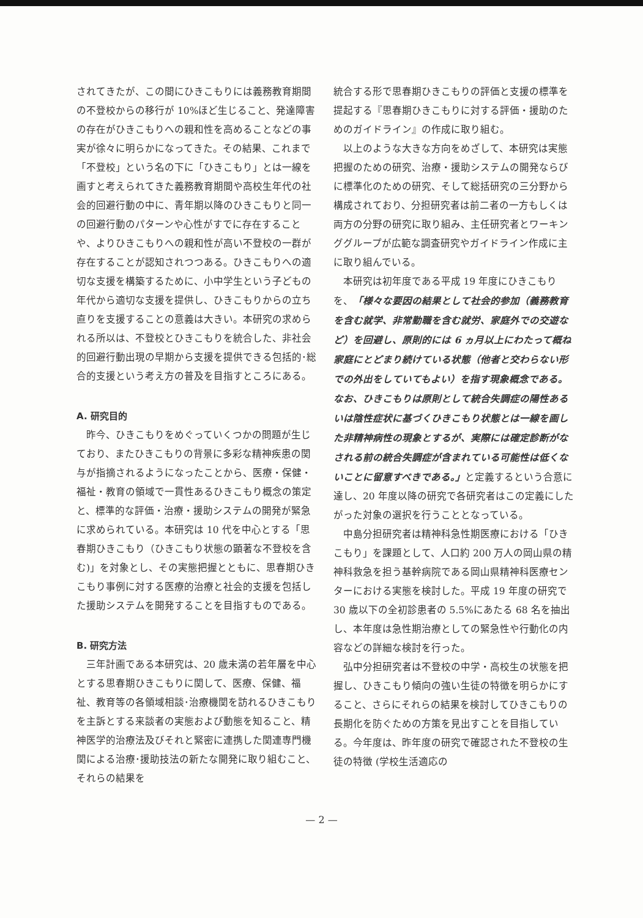されてきたが、この間にひきこもりには義務教育期間の不登校からの移行が 10%ほど生じること、発達障害の存在がひきこもりへの親和性を高めることなどの事実が徐々に明らかになってきた。その結果、これまで「不登校」という名の下に「ひきこもり」とは一線を画すと考えられてきた義務教育期間や高校生年代の社会的回避行動の中に、青年期以降のひきこもりと同一の回避行動のパターンや心性がすでに存在することや、よりひきこもりへの親和性が高い不登校の一群が存在することが認知されつつある。ひきこもりへの適切な支援を構築するために、小中学生という子どもの年代から適切な支援を提供し、ひきこもりからの立ち直りを支援することの意義は大きい。本研究の求められる所以は、不登校とひきこもりを統合した、非社会的回避行動出現の早期から支援を提供できる包括的･総合的支援という考え方の普及を目指すところにある。
A. 研究目的
昨今、ひきこもりをめぐっていくつかの問題が生じており、またひきこもりの背景に多彩な精神疾患の関与が指摘されるようになったことから、医療・保健・福祉・教育の領域で一貫性あるひきこもり概念の策定と、標準的な評価・治療・援助システムの開発が緊急に求められている。本研究は 10 代を中心とする「思春期ひきこもり（ひきこもり状態の顕著な不登校を含む)」を対象とし、その実態把握とともに、思春期ひきこもり事例に対する医療的治療と社会的支援を包括した援助システムを開発することを目指すものである。
B. 研究方法
三年計画である本研究は、20 歳未満の若年層を中心とする思春期ひきこもりに関して、医療、保健、福祉、教育等の各領域相談･治療機関を訪れるひきこもりを主訴とする来談者の実態および動態を知ること、精神医学的治療法及びそれと緊密に連携した関連専門機関による治療･援助技法の新たな開発に取り組むこと、それらの結果を
統合する形で思春期ひきこもりの評価と支援の標準を提起する『思春期ひきこもりに対する評価・援助のためのガイドライン』の作成に取り組む。
以上のような大きな方向をめざして、本研究は実態把握のための研究、治療・援助システムの開発ならびに標準化のための研究、そして総括研究の三分野から構成されており、分担研究者は前二者の一方もしくは両方の分野の研究に取り組み、主任研究者とワーキンググループが広範な調査研究やガイドライン作成に主に取り組んでいる。
本研究は初年度である平成 19 年度にひきこもりを、「様々な要因の結果として社会的参加（義務教育を含む就学、非常勤職を含む就労、家庭外での交遊など）を回避し、原則的には 6 ヵ月以上にわたって概ね家庭にとどまり続けている状態（他者と交わらない形での外出をしていてもよい）を指す現象概念である。なお、ひきこもりは原則として統合失調症の陽性あるいは陰性症状に基づくひきこもり状態とは一線を画した非精神病性の現象とするが、実際には確定診断がなされる前の統合失調症が含まれている可能性は低くないことに留意すべきである。」と定義するという合意に達し、20 年度以降の研究で各研究者はこの定義にしたがった対象の選択を行うこととなっている。
中島分担研究者は精神科急性期医療における「ひきこもり」を課題として、人口約 200 万人の岡山県の精神科救急を担う基幹病院である岡山県精神科医療センターにおける実態を検討した。平成 19 年度の研究で 30 歳以下の全初診患者の 5.5%にあたる 68 名を抽出し、本年度は急性期治療としての緊急性や行動化の内容などの詳細な検討を行った。
弘中分担研究者は不登校の中学・高校生の状態を把握し、ひきこもり傾向の強い生徒の特徴を明らかにすること、さらにそれらの結果を検討してひきこもりの長期化を防ぐための方策を見出すことを目指している。今年度は、昨年度の研究で確認された不登校の生徒の特徴 (学校生活適応の
— 2 —